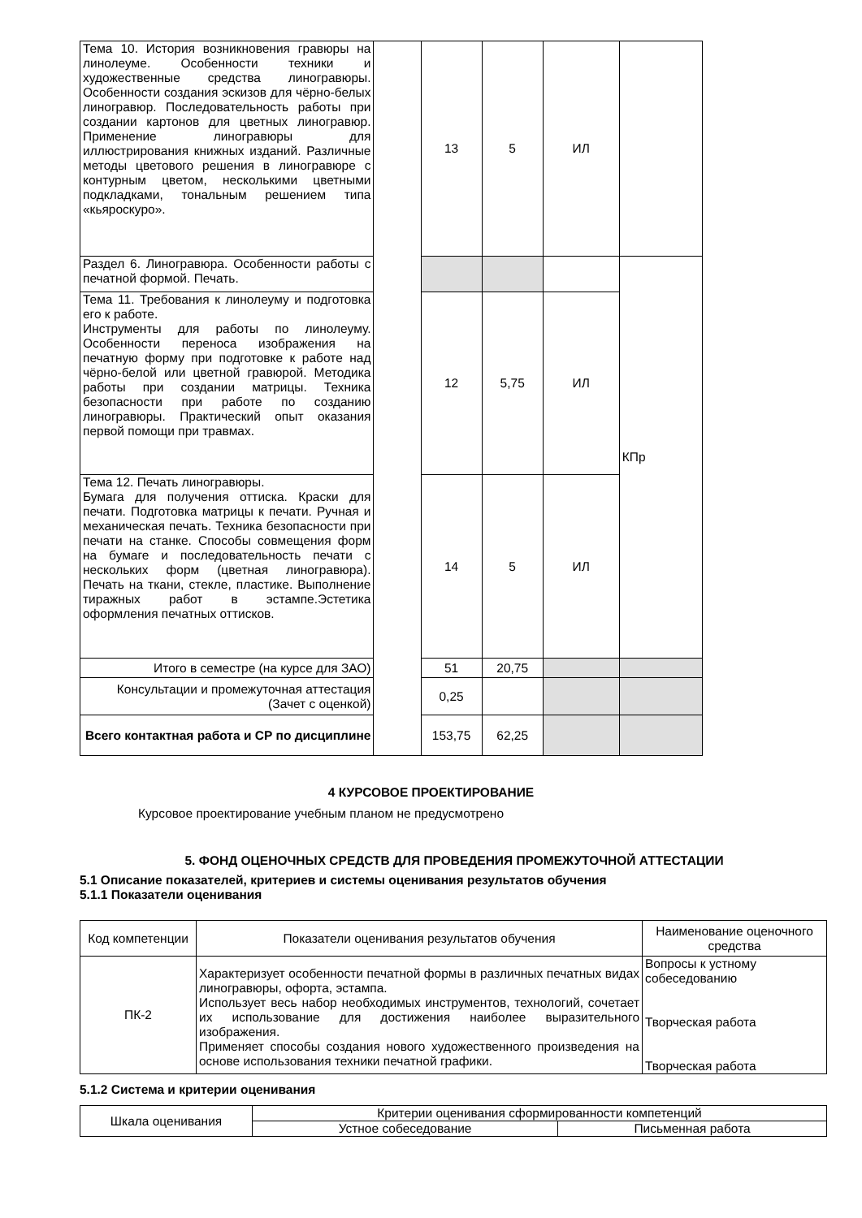| Тема 10. История возникновения гравюры на линолеуме. Особенности техники и художественные средства линогравюры. Особенности создания эскизов для чёрно-белых линогравюр. Последовательность работы при создании картонов для цветных линогравюр. Применение линогравюры для иллюстрирования книжных изданий. Различные методы цветового решения в линогравюре с контурным цветом, несколькими цветными подкладками, тональным решением типа «кьяроскуро». | | 13 | 5 | ИЛ | |
| Раздел 6. Линогравюра. Особенности работы с печатной формой. Печать. | | | | | КПр |
| Тема 11. Требования к линолеуму и подготовка его к работе. Инструменты для работы по линолеуму. Особенности переноса изображения на печатную форму при подготовке к работе над чёрно-белой или цветной гравюрой. Методика работы при создании матрицы. Техника безопасности при работе по созданию линогравюры. Практический опыт оказания первой помощи при травмах. | | 12 | 5,75 | ИЛ | |
| Тема 12. Печать линогравюры. Бумага для получения оттиска. Краски для печати. Подготовка матрицы к печати. Ручная и механическая печать. Техника безопасности при печати на станке. Способы совмещения форм на бумаге и последовательность печати с нескольких форм (цветная линогравюра). Печать на ткани, стекле, пластике. Выполнение тиражных работ в эстампе.Эстетика оформления печатных оттисков. | | 14 | 5 | ИЛ | |
| Итого в семестре (на курсе для ЗАО) | | 51 | 20,75 | | |
| Консультации и промежуточная аттестация (Зачет с оценкой) | | 0,25 | | | |
| Всего контактная работа и СР по дисциплине | | 153,75 | 62,25 | | |
4 КУРСОВОЕ ПРОЕКТИРОВАНИЕ
Курсовое проектирование учебным планом не предусмотрено
5. ФОНД ОЦЕНОЧНЫХ СРЕДСТВ ДЛЯ ПРОВЕДЕНИЯ ПРОМЕЖУТОЧНОЙ АТТЕСТАЦИИ
5.1 Описание показателей, критериев и системы оценивания результатов обучения
5.1.1 Показатели оценивания
| Код компетенции | Показатели оценивания результатов обучения | Наименование оценочного средства |
| ПК-2 | Характеризует особенности печатной формы в различных печатных видах линогравюры, офорта, эстампа. Использует весь набор необходимых инструментов, технологий, сочетает их использование для достижения наиболее выразительного изображения. Применяет способы создания нового художественного произведения на основе использования техники печатной графики. | Вопросы к устному собеседованию Творческая работа Творческая работа |
5.1.2 Система и критерии оценивания
| Шкала оценивания | Критерии оценивания сформированности компетенций | |
| | Устное собеседование | Письменная работа |